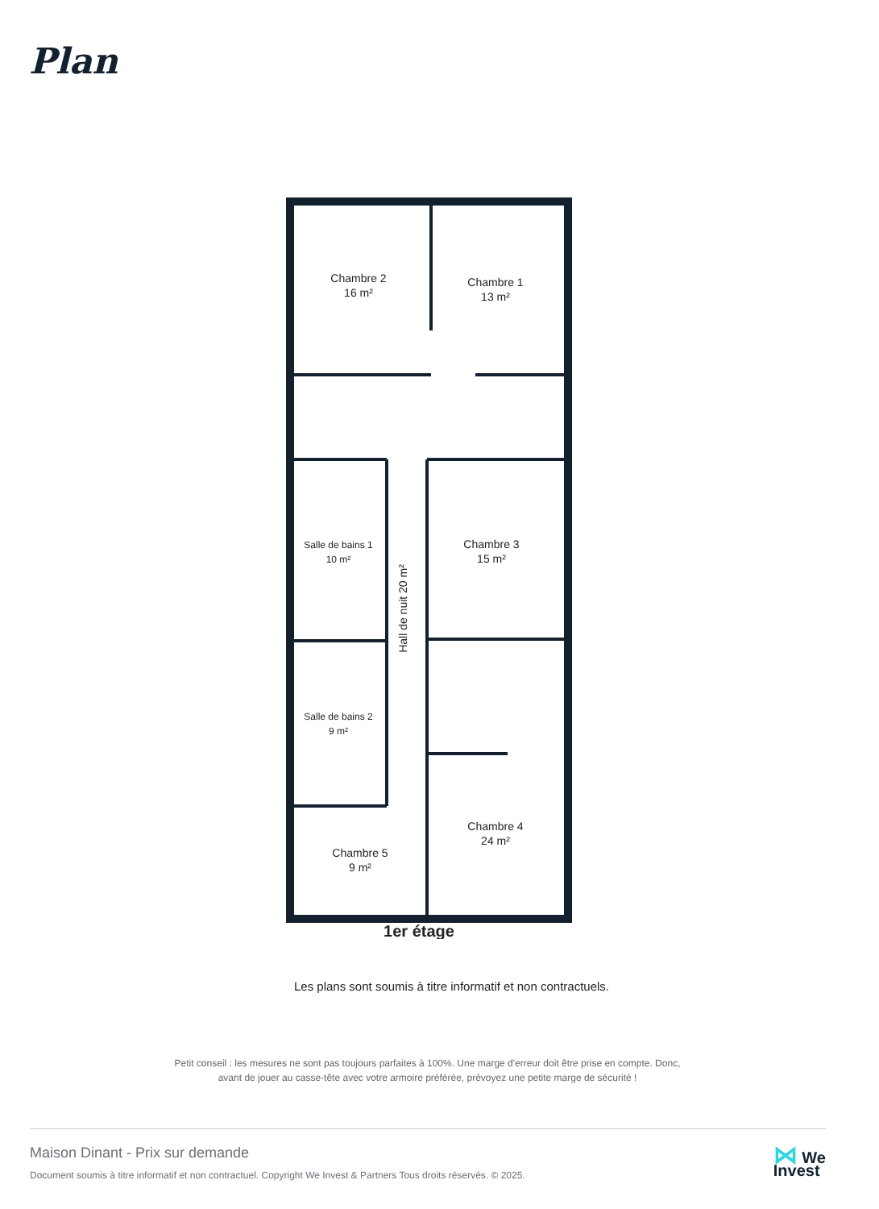Plan
Chambre 2
16 m²
Chambre 1
13 m²
Salle de bains 1
10 m²
Chambre 3
15 m²
Salle de bains 2
9 m²
Chambre 4
24 m²
Chambre 5
9 m²
Hall de nuit 20 m²
1er étage
Les plans sont soumis à titre informatif et non contractuels.
Petit conseil : les mesures ne sont pas toujours parfaites à 100%. Une marge d'erreur doit être prise en compte. Donc,
avant de jouer au casse-tête avec votre armoire préférée, prévoyez une petite marge de sécurité !
Maison Dinant - Prix sur demande
Document soumis à titre informatif et non contractuel. Copyright We Invest & Partners Tous droits réservés. © 2025.
⋈ We
Invest